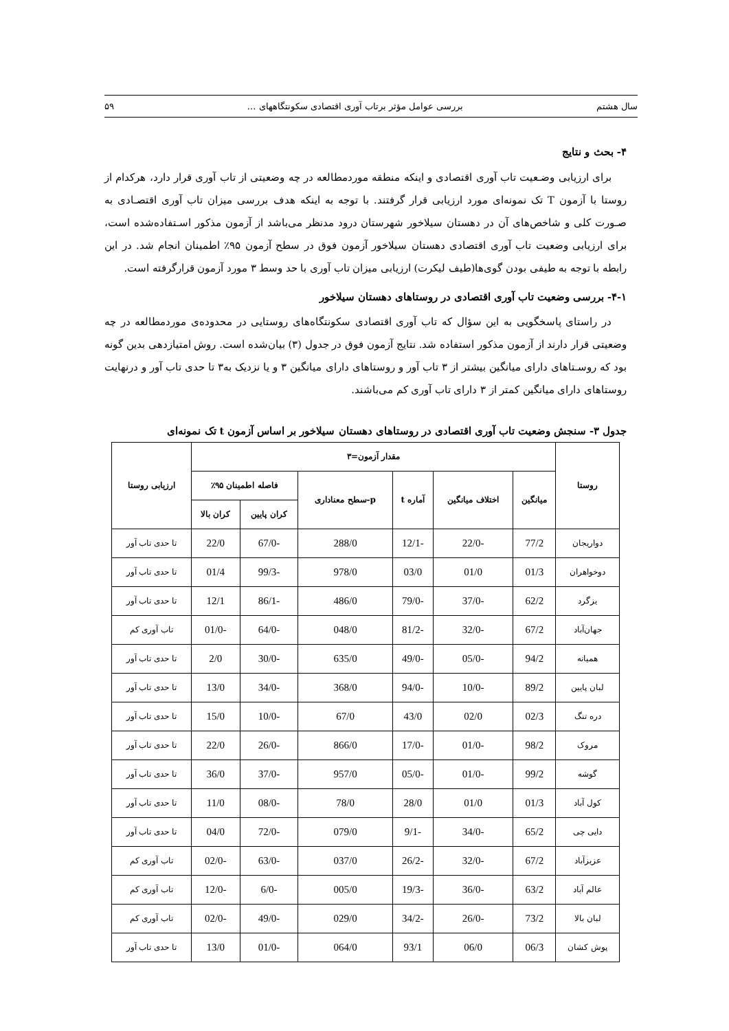سال هشتم بررسی عوامل مؤثر برتاب آوری اقتصادی سکونتگاههای … ۵۹
۴- بحث و نتایج
برای ارزیابی وضـعیت تاب آوری اقتصادی و اینکه منطقه موردمطالعه در چه وضعیتی از تاب آوری قرار دارد، هرکدام از روستا با آزمون T تک نمونه‌ای مورد ارزیابی قرار گرفتند. با توجه به اینکه هدف بررسی میزان تاب آوری اقتصـادی به صـورت کلی و شاخص‌های آن در دهستان سیلاخور شهرستان درود مدنظر می‌باشد از آزمون مذکور اسـتفاده‌شده است، برای ارزیابی وضعیت تاب آوری اقتصادی دهستان سیلاخور آزمون فوق در سطح آزمون ۹۵٪ اطمینان انجام شد. در این رابطه با توجه به طیفی بودن گوی‌ها(طیف لیکرت) ارزیابی میزان تاب آوری با حد وسط ۳ مورد آزمون قرارگرفته است.
۴-۱- بررسی وضعیت تاب آوری اقتصادی در روستاهای دهستان سیلاخور
در راستای پاسخگویی به این سؤال که تاب آوری اقتصادی سکونتگاه‌های روستایی در محدوده‌ی موردمطالعه در چه وضعیتی قرار دارند از آزمون مذکور استفاده شد. نتایج آزمون فوق در جدول (۳) بیان‌شده است. روش امتیازدهی بدین گونه بود که روسـتاهای دارای میانگین بیشتر از ۳ تاب آور و روستاهای دارای میانگین ۳ و یا نزدیک به۳ تا حدی تاب آور و درنهایت روستاهای دارای میانگین کمتر از ۳ دارای تاب آوری کم می‌باشند.
جدول ۳- سنجش وضعیت تاب آوری اقتصادی در روستاهای دهستان سیلاخور بر اساس آزمون t تک نمونه‌ای
| روستا | مقدار آزمون=۳ | | | | | | ارزیابی روستا |
| --- | --- | --- | --- | --- | --- | --- | --- |
| | میانگین | اختلاف میانگین | آماره t | p-سطح معناداری | فاصله اطمینان ۹۵٪ | | |
| | | | | | کران پایین | کران بالا | |
| دواریجان | 77/2 | 22/0- | 12/1- | 288/0 | 67/0- | 22/0 | تا حدی تاب آور |
| دوخواهران | 01/3 | 01/0 | 03/0 | 978/0 | 99/3- | 01/4 | تا حدی تاب آور |
| یزگرد | 62/2 | 37/0- | 79/0- | 486/0 | 86/1- | 12/1 | تا حدی تاب آور |
| جهان‌آباد | 67/2 | 32/0- | 81/2- | 048/0 | 64/0- | 01/0- | تاب آوری کم |
| همیانه | 94/2 | 05/0- | 49/0- | 635/0 | 30/0- | 2/0 | تا حدی تاب آور |
| لبان پایین | 89/2 | 10/0- | 94/0- | 368/0 | 34/0- | 13/0 | تا حدی تاب آور |
| دره تنگ | 02/3 | 02/0 | 43/0 | 67/0 | 10/0- | 15/0 | تا حدی تاب آور |
| مروک | 98/2 | 01/0- | 17/0- | 866/0 | 26/0- | 22/0 | تا حدی تاب آور |
| گوشه | 99/2 | 01/0- | 05/0- | 957/0 | 37/0- | 36/0 | تا حدی تاب آور |
| کول آباد | 01/3 | 01/0 | 28/0 | 78/0 | 08/0- | 11/0 | تا حدی تاب آور |
| دایی چی | 65/2 | 34/0- | 9/1- | 079/0 | 72/0- | 04/0 | تا حدی تاب آور |
| عزیزآباد | 67/2 | 32/0- | 26/2- | 037/0 | 63/0- | 02/0- | تاب آوری کم |
| عالم آباد | 63/2 | 36/0- | 19/3- | 005/0 | 6/0- | 12/0- | تاب آوری کم |
| لبان بالا | 73/2 | 26/0- | 34/2- | 029/0 | 49/0- | 02/0- | تاب آوری کم |
| پوش کشان | 06/3 | 06/0 | 93/1 | 064/0 | 01/0- | 13/0 | تا حدی تاب آور |